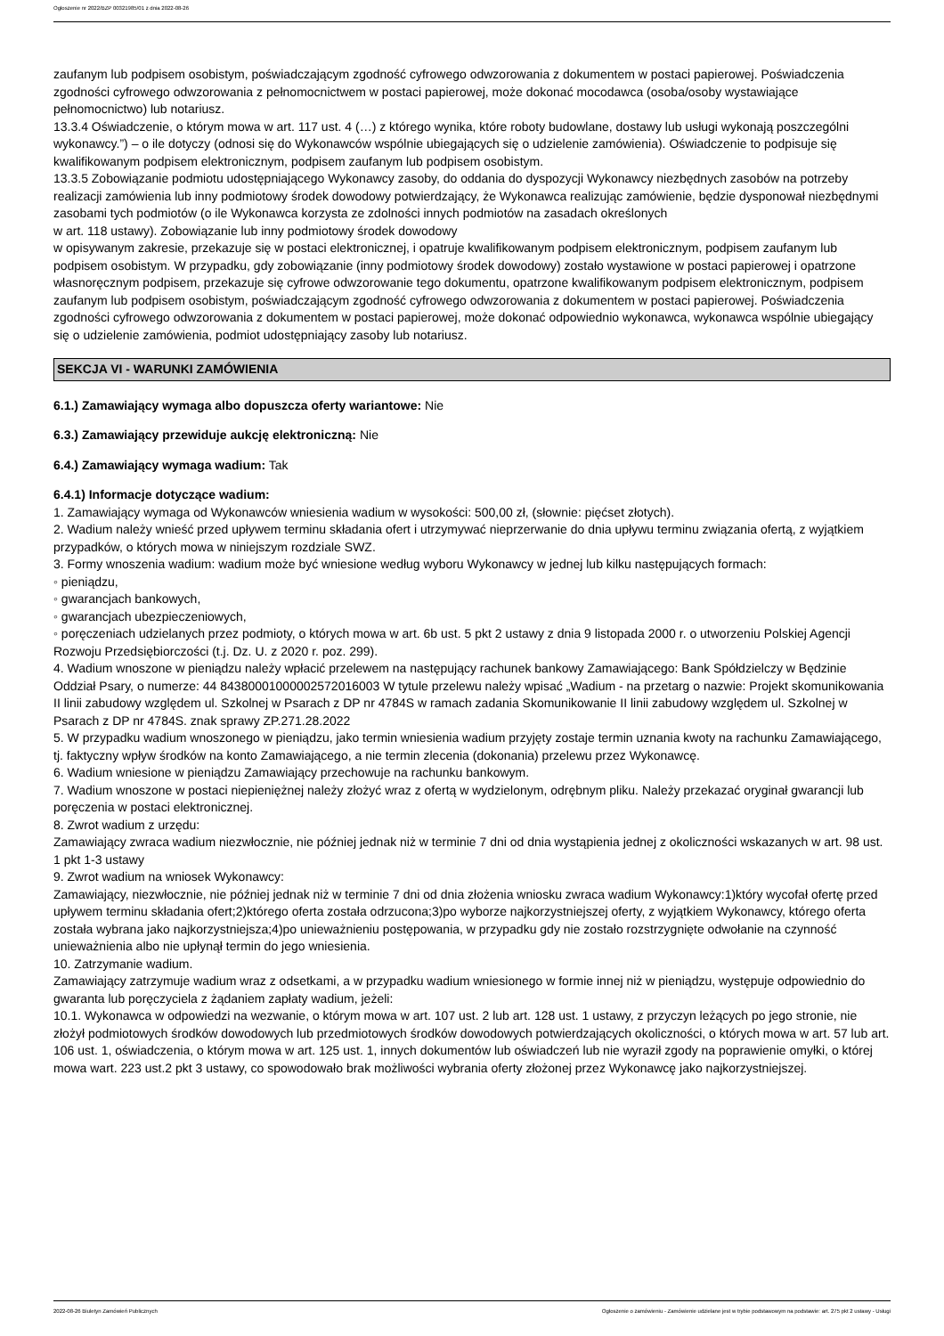Ogłoszenie nr 2022/BZP 00321985/01 z dnia 2022-08-26
zaufanym lub podpisem osobistym, poświadczającym zgodność cyfrowego odwzorowania z dokumentem w postaci papierowej. Poświadczenia zgodności cyfrowego odwzorowania z pełnomocnictwem w postaci papierowej, może dokonać mocodawca (osoba/osoby wystawiające pełnomocnictwo) lub notariusz.
13.3.4 Oświadczenie, o którym mowa w art. 117 ust. 4 (…) z którego wynika, które roboty budowlane, dostawy lub usługi wykonają poszczególni wykonawcy.”) – o ile dotyczy (odnosi się do Wykonawców wspólnie ubiegających się o udzielenie zamówienia). Oświadczenie to podpisuje się kwalifikowanym podpisem elektronicznym, podpisem zaufanym lub podpisem osobistym.
13.3.5 Zobowiązanie podmiotu udostępniającego Wykonawcy zasoby, do oddania do dyspozycji Wykonawcy niezbędnych zasobów na potrzeby realizacji zamówienia lub inny podmiotowy środek dowodowy potwierdzający, że Wykonawca realizując zamówienie, będzie dysponował niezbędnymi zasobami tych podmiotów (o ile Wykonawca korzysta ze zdolności innych podmiotów na zasadach określonych
w art. 118 ustawy). Zobowiązanie lub inny podmiotowy środek dowodowy
w opisywanym zakresie, przekazuje się w postaci elektronicznej, i opatruje kwalifikowanym podpisem elektronicznym, podpisem zaufanym lub podpisem osobistym. W przypadku, gdy zobowiązanie (inny podmiotowy środek dowodowy) zostało wystawione w postaci papierowej i opatrzone własnoręcznym podpisem, przekazuje się cyfrowe odwzorowanie tego dokumentu, opatrzone kwalifikowanym podpisem elektronicznym, podpisem zaufanym lub podpisem osobistym, poświadczającym zgodność cyfrowego odwzorowania z dokumentem w postaci papierowej. Poświadczenia zgodności cyfrowego odwzorowania z dokumentem w postaci papierowej, może dokonać odpowiednio wykonawca, wykonawca wspólnie ubiegający się o udzielenie zamówienia, podmiot udostępniający zasoby lub notariusz.
SEKCJA VI - WARUNKI ZAMÓWIENIA
6.1.) Zamawiający wymaga albo dopuszcza oferty wariantowe: Nie
6.3.) Zamawiający przewiduje aukcję elektroniczną: Nie
6.4.) Zamawiający wymaga wadium: Tak
6.4.1) Informacje dotyczące wadium:
1. Zamawiający wymaga od Wykonawców wniesienia wadium w wysokości: 500,00 zł, (słownie: pięćset złotych).
2. Wadium należy wnieść przed upływem terminu składania ofert i utrzymywać nieprzerwanie do dnia upływu terminu związania ofertą, z wyjątkiem przypadków, o których mowa w niniejszym rozdziale SWZ.
3. Formy wnoszenia wadium: wadium może być wniesione według wyboru Wykonawcy w jednej lub kilku następujących formach:
◦ pieniądzu,
◦ gwarancjach bankowych,
◦ gwarancjach ubezpieczeniowych,
◦ poręczeniach udzielanych przez podmioty, o których mowa w art. 6b ust. 5 pkt 2 ustawy z dnia 9 listopada 2000 r. o utworzeniu Polskiej Agencji Rozwoju Przedsiębiorczości (t.j. Dz. U. z 2020 r. poz. 299).
4. Wadium wnoszone w pieniądzu należy wpłacić przelewem na następujący rachunek bankowy Zamawiającego: Bank Spółdzielczy w Będzinie Oddział Psary, o numerze: 44 84380001000002572016003 W tytule przelewu należy wpisać „Wadium - na przetarg o nazwie: Projekt skomunikowania II linii zabudowy względem ul. Szkolnej w Psarach z DP nr 4784S w ramach zadania Skomunikowanie II linii zabudowy względem ul. Szkolnej w Psarach z DP nr 4784S. znak sprawy ZP.271.28.2022
5. W przypadku wadium wnoszonego w pieniądzu, jako termin wniesienia wadium przyjęty zostaje termin uznania kwoty na rachunku Zamawiającego, tj. faktyczny wpływ środków na konto Zamawiającego, a nie termin zlecenia (dokonania) przelewu przez Wykonawcę.
6. Wadium wniesione w pieniądzu Zamawiający przechowuje na rachunku bankowym.
7. Wadium wnoszone w postaci niepieniężnej należy złożyć wraz z ofertą w wydzielonym, odrębnym pliku. Należy przekazać oryginał gwarancji lub poręczenia w postaci elektronicznej.
8. Zwrot wadium z urzędu:
Zamawiający zwraca wadium niezwłocznie, nie później jednak niż w terminie 7 dni od dnia wystąpienia jednej z okoliczności wskazanych w art. 98 ust. 1 pkt 1-3 ustawy
9. Zwrot wadium na wniosek Wykonawcy:
Zamawiający, niezwłocznie, nie później jednak niż w terminie 7 dni od dnia złożenia wniosku zwraca wadium Wykonawcy:1)który wycofał ofertę przed upływem terminu składania ofert;2)którego oferta została odrzucona;3)po wyborze najkorzystniejszej oferty, z wyjątkiem Wykonawcy, którego oferta została wybrana jako najkorzystniejsza;4)po unieważnieniu postępowania, w przypadku gdy nie zostało rozstrzygnięte odwołanie na czynność unieważnienia albo nie upłynął termin do jego wniesienia.
10. Zatrzymanie wadium.
Zamawiający zatrzymuje wadium wraz z odsetkami, a w przypadku wadium wniesionego w formie innej niż w pieniądzu, występuje odpowiednio do gwaranta lub poręczyciela z żądaniem zapłaty wadium, jeżeli:
10.1. Wykonawca w odpowiedzi na wezwanie, o którym mowa w art. 107 ust. 2 lub art. 128 ust. 1 ustawy, z przyczyn leżących po jego stronie, nie złożył podmiotowych środków dowodowych lub przedmiotowych środków dowodowych potwierdzających okoliczności, o których mowa w art. 57 lub art. 106 ust. 1, oświadczenia, o którym mowa w art. 125 ust. 1, innych dokumentów lub oświadczeń lub nie wyraził zgody na poprawienie omyłki, o której mowa wart. 223 ust.2 pkt 3 ustawy, co spowodowało brak możliwości wybrania oferty złożonej przez Wykonawcę jako najkorzystniejszej.
2022-08-26 Biuletyn Zamówień Publicznych Ogłoszenie o zamówieniu - Zamówienie udzielane jest w trybie podstawowym na podstawie: art. 275 pkt 2 ustawy - Usługi